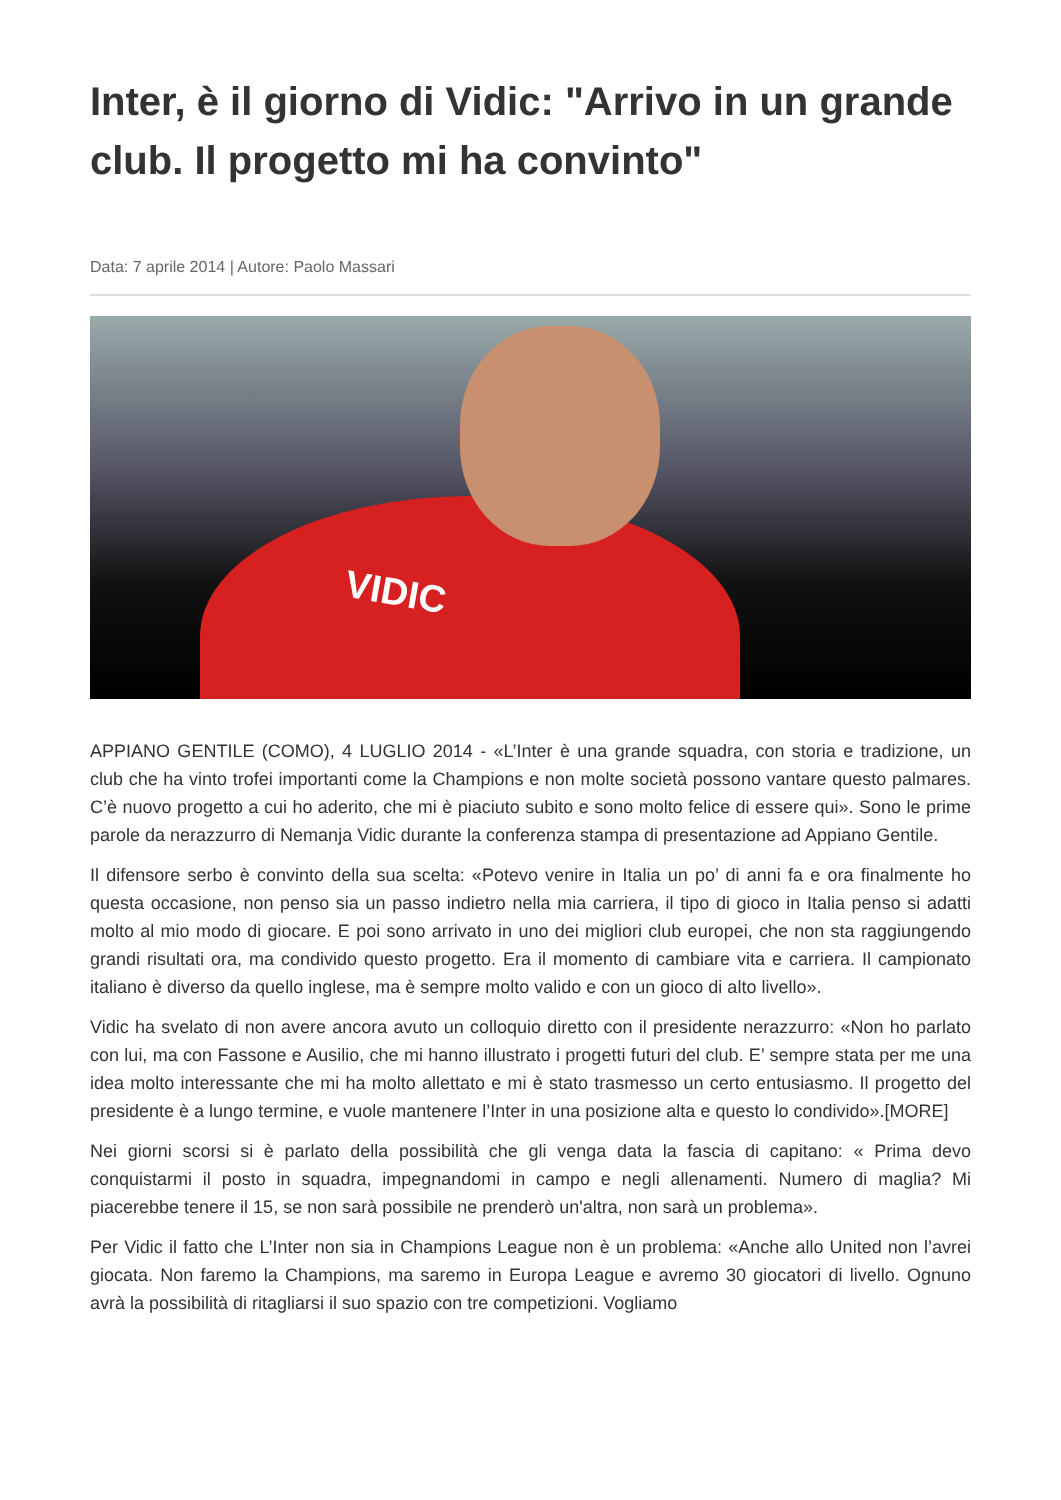Inter, è il giorno di Vidic: "Arrivo in un grande club. Il progetto mi ha convinto"
Data: 7 aprile 2014 | Autore: Paolo Massari
VIDIC
APPIANO GENTILE (COMO), 4 LUGLIO 2014 - «L’Inter è una grande squadra, con storia e tradizione, un club che ha vinto trofei importanti come la Champions e non molte società possono vantare questo palmares. C’è nuovo progetto a cui ho aderito, che mi è piaciuto subito e sono molto felice di essere qui». Sono le prime parole da nerazzurro di Nemanja Vidic durante la conferenza stampa di presentazione ad Appiano Gentile.
Il difensore serbo è convinto della sua scelta: «Potevo venire in Italia un po’ di anni fa e ora finalmente ho questa occasione, non penso sia un passo indietro nella mia carriera, il tipo di gioco in Italia penso si adatti molto al mio modo di giocare. E poi sono arrivato in uno dei migliori club europei, che non sta raggiungendo grandi risultati ora, ma condivido questo progetto. Era il momento di cambiare vita e carriera. Il campionato italiano è diverso da quello inglese, ma è sempre molto valido e con un gioco di alto livello».
Vidic ha svelato di non avere ancora avuto un colloquio diretto con il presidente nerazzurro: «Non ho parlato con lui, ma con Fassone e Ausilio, che mi hanno illustrato i progetti futuri del club. E’ sempre stata per me una idea molto interessante che mi ha molto allettato e mi è stato trasmesso un certo entusiasmo. Il progetto del presidente è a lungo termine, e vuole mantenere l’Inter in una posizione alta e questo lo condivido».[MORE]
Nei giorni scorsi si è parlato della possibilità che gli venga data la fascia di capitano: « Prima devo conquistarmi il posto in squadra, impegnandomi in campo e negli allenamenti. Numero di maglia? Mi piacerebbe tenere il 15, se non sarà possibile ne prenderò un'altra, non sarà un problema».
Per Vidic il fatto che L’Inter non sia in Champions League non è un problema: «Anche allo United non l’avrei giocata. Non faremo la Champions, ma saremo in Europa League e avremo 30 giocatori di livello. Ognuno avrà la possibilità di ritagliarsi il suo spazio con tre competizioni. Vogliamo